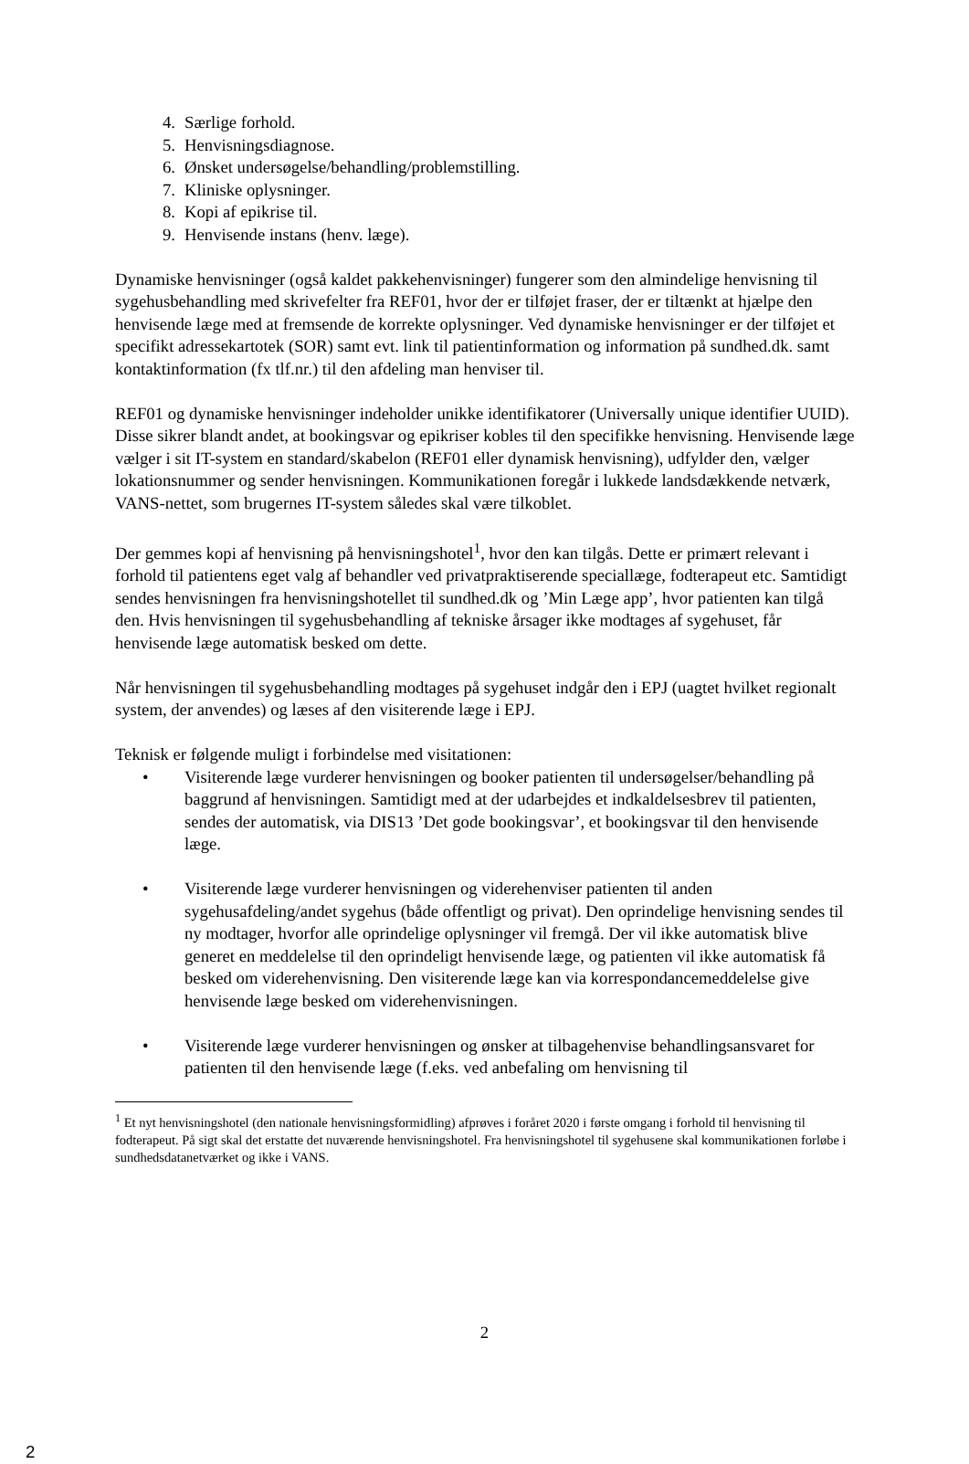4. Særlige forhold.
5. Henvisningsdiagnose.
6. Ønsket undersøgelse/behandling/problemstilling.
7. Kliniske oplysninger.
8. Kopi af epikrise til.
9. Henvisende instans (henv. læge).
Dynamiske henvisninger (også kaldet pakkehenvisninger) fungerer som den almindelige henvisning til sygehusbehandling med skrivefelter fra REF01, hvor der er tilføjet fraser, der er tiltænkt at hjælpe den henvisende læge med at fremsende de korrekte oplysninger. Ved dynamiske henvisninger er der tilføjet et specifikt adressekartotek (SOR) samt evt. link til patientinformation og information på sundhed.dk. samt kontaktinformation (fx tlf.nr.) til den afdeling man henviser til.
REF01 og dynamiske henvisninger indeholder unikke identifikatorer (Universally unique identifier UUID). Disse sikrer blandt andet, at bookingsvar og epikriser kobles til den specifikke henvisning. Henvisende læge vælger i sit IT-system en standard/skabelon (REF01 eller dynamisk henvisning), udfylder den, vælger lokationsnummer og sender henvisningen. Kommunikationen foregår i lukkede landsdækkende netværk, VANS-nettet, som brugernes IT-system således skal være tilkoblet.
Der gemmes kopi af henvisning på henvisningshotel<sup>1</sup>, hvor den kan tilgås. Dette er primært relevant i forhold til patientens eget valg af behandler ved privatpraktiserende speciallæge, fodterapeut etc. Samtidigt sendes henvisningen fra henvisningshotellet til sundhed.dk og ’Min Læge app’, hvor patienten kan tilgå den. Hvis henvisningen til sygehusbehandling af tekniske årsager ikke modtages af sygehuset, får henvisende læge automatisk besked om dette.
Når henvisningen til sygehusbehandling modtages på sygehuset indgår den i EPJ (uagtet hvilket regionalt system, der anvendes) og læses af den visiterende læge i EPJ.
Teknisk er følgende muligt i forbindelse med visitationen:
• Visiterende læge vurderer henvisningen og booker patienten til undersøgelser/behandling på baggrund af henvisningen. Samtidigt med at der udarbejdes et indkaldelsesbrev til patienten, sendes der automatisk, via DIS13 ’Det gode bookingsvar’, et bookingsvar til den henvisende læge.
• Visiterende læge vurderer henvisningen og viderehenviser patienten til anden sygehusafdeling/andet sygehus (både offentligt og privat). Den oprindelige henvisning sendes til ny modtager, hvorfor alle oprindelige oplysninger vil fremgå. Der vil ikke automatisk blive generet en meddelelse til den oprindeligt henvisende læge, og patienten vil ikke automatisk få besked om viderehenvisning. Den visiterende læge kan via korrespondancemeddelelse give henvisende læge besked om viderehenvisningen.
• Visiterende læge vurderer henvisningen og ønsker at tilbagehenvise behandlingsansvaret for patienten til den henvisende læge (f.eks. ved anbefaling om henvisning til
<sup>1</sup> Et nyt henvisningshotel (den nationale henvisningsformidling) afprøves i foråret 2020 i første omgang i forhold til henvisning til fodterapeut. På sigt skal det erstatte det nuværende henvisningshotel. Fra henvisningshotel til sygehusene skal kommunikationen forløbe i sundhedsdatanetværket og ikke i VANS.
2
2